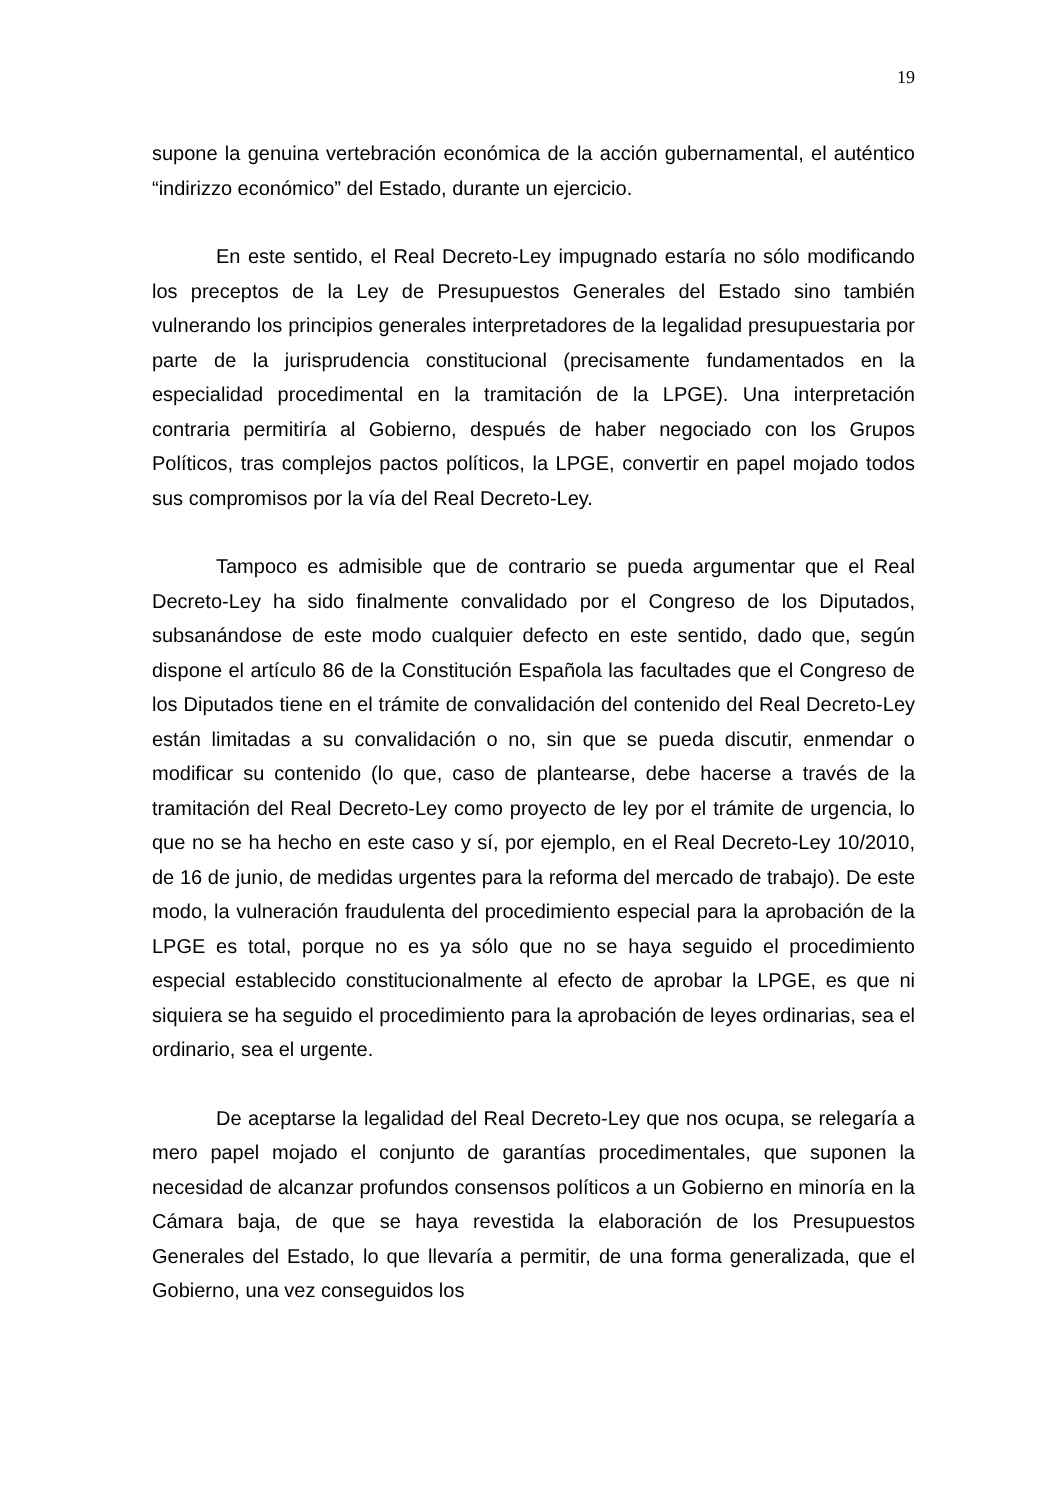19
supone la genuina vertebración económica de la acción gubernamental, el auténtico “indirizzo económico” del Estado, durante un ejercicio.
En este sentido, el Real Decreto-Ley impugnado estaría no sólo modificando los preceptos de la Ley de Presupuestos Generales del Estado sino también vulnerando los principios generales interpretadores de la legalidad presupuestaria por parte de la jurisprudencia constitucional (precisamente fundamentados en la especialidad procedimental en la tramitación de la LPGE). Una interpretación contraria permitiría al Gobierno, después de haber negociado con los Grupos Políticos, tras complejos pactos políticos, la LPGE, convertir en papel mojado todos sus compromisos por la vía del Real Decreto-Ley.
Tampoco es admisible que de contrario se pueda argumentar que el Real Decreto-Ley ha sido finalmente convalidado por el Congreso de los Diputados, subsanándose de este modo cualquier defecto en este sentido, dado que, según dispone el artículo 86 de la Constitución Española las facultades que el Congreso de los Diputados tiene en el trámite de convalidación del contenido del Real Decreto-Ley están limitadas a su convalidación o no, sin que se pueda discutir, enmendar o modificar su contenido (lo que, caso de plantearse, debe hacerse a través de la tramitación del Real Decreto-Ley como proyecto de ley por el trámite de urgencia, lo que no se ha hecho en este caso y sí, por ejemplo, en el Real Decreto-Ley 10/2010, de 16 de junio, de medidas urgentes para la reforma del mercado de trabajo). De este modo, la vulneración fraudulenta del procedimiento especial para la aprobación de la LPGE es total, porque no es ya sólo que no se haya seguido el procedimiento especial establecido constitucionalmente al efecto de aprobar la LPGE, es que ni siquiera se ha seguido el procedimiento para la aprobación de leyes ordinarias, sea el ordinario, sea el urgente.
De aceptarse la legalidad del Real Decreto-Ley que nos ocupa, se relegaría a mero papel mojado el conjunto de garantías procedimentales, que suponen la necesidad de alcanzar profundos consensos políticos a un Gobierno en minoría en la Cámara baja, de que se haya revestida la elaboración de los Presupuestos Generales del Estado, lo que llevaría a permitir, de una forma generalizada, que el Gobierno, una vez conseguidos los